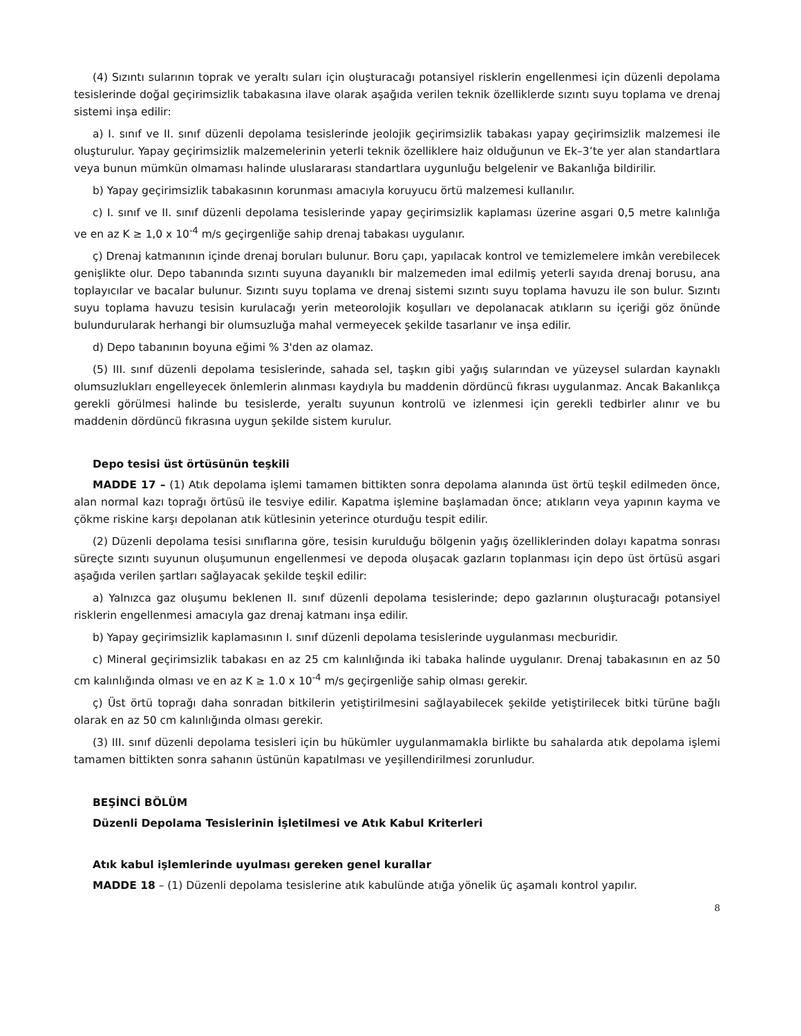(4) Sızıntı sularının toprak ve yeraltı suları için oluşturacağı potansiyel risklerin engellenmesi için düzenli depolama tesislerinde doğal geçirimsizlik tabakasına ilave olarak aşağıda verilen teknik özelliklerde sızıntı suyu toplama ve drenaj sistemi inşa edilir:
a) I. sınıf ve II. sınıf düzenli depolama tesislerinde jeolojik geçirimsizlik tabakası yapay geçirimsizlik malzemesi ile oluşturulur. Yapay geçirimsizlik malzemelerinin yeterli teknik özelliklere haiz olduğunun ve Ek–3’te yer alan standartlara veya bunun mümkün olmaması halinde uluslararası standartlara uygunluğu belgelenir ve Bakanlığa bildirilir.
b) Yapay geçirimsizlik tabakasının korunması amacıyla koruyucu örtü malzemesi kullanılır.
c) I. sınıf ve II. sınıf düzenli depolama tesislerinde yapay geçirimsizlik kaplaması üzerine asgari 0,5 metre kalınlığa ve en az K ≥ 1,0 x 10<sup>-4</sup> m/s geçirgenliğe sahip drenaj tabakası uygulanır.
ç) Drenaj katmanının içinde drenaj boruları bulunur. Boru çapı, yapılacak kontrol ve temizlemelere imkân verebilecek genişlikte olur. Depo tabanında sızıntı suyuna dayanıklı bir malzemeden imal edilmiş yeterli sayıda drenaj borusu, ana toplayıcılar ve bacalar bulunur. Sızıntı suyu toplama ve drenaj sistemi sızıntı suyu toplama havuzu ile son bulur. Sızıntı suyu toplama havuzu tesisin kurulacağı yerin meteorolojik koşulları ve depolanacak atıkların su içeriği göz önünde bulundurularak herhangi bir olumsuzluğa mahal vermeyecek şekilde tasarlanır ve inşa edilir.
d) Depo tabanının boyuna eğimi % 3'den az olamaz.
(5) III. sınıf düzenli depolama tesislerinde, sahada sel, taşkın gibi yağış sularından ve yüzeysel sulardan kaynaklı olumsuzlukları engelleyecek önlemlerin alınması kaydıyla bu maddenin dördüncü fıkrası uygulanmaz. Ancak Bakanlıkça gerekli görülmesi halinde bu tesislerde, yeraltı suyunun kontrolü ve izlenmesi için gerekli tedbirler alınır ve bu maddenin dördüncü fıkrasına uygun şekilde sistem kurulur.
Depo tesisi üst örtüsünün teşkili
MADDE 17 – (1) Atık depolama işlemi tamamen bittikten sonra depolama alanında üst örtü teşkil edilmeden önce, alan normal kazı toprağı örtüsü ile tesviye edilir. Kapatma işlemine başlamadan önce; atıkların veya yapının kayma ve çökme riskine karşı depolanan atık kütlesinin yeterince oturduğu tespit edilir.
(2) Düzenli depolama tesisi sınıflarına göre, tesisin kurulduğu bölgenin yağış özelliklerinden dolayı kapatma sonrası süreçte sızıntı suyunun oluşumunun engellenmesi ve depoda oluşacak gazların toplanması için depo üst örtüsü asgari aşağıda verilen şartları sağlayacak şekilde teşkil edilir:
a) Yalnızca gaz oluşumu beklenen II. sınıf düzenli depolama tesislerinde; depo gazlarının oluşturacağı potansiyel risklerin engellenmesi amacıyla gaz drenaj katmanı inşa edilir.
b) Yapay geçirimsizlik kaplamasının I. sınıf düzenli depolama tesislerinde uygulanması mecburidir.
c) Mineral geçirimsizlik tabakası en az 25 cm kalınlığında iki tabaka halinde uygulanır. Drenaj tabakasının en az 50 cm kalınlığında olması ve en az K ≥ 1.0 x 10<sup>-4</sup> m/s geçirgenliğe sahip olması gerekir.
ç) Üst örtü toprağı daha sonradan bitkilerin yetiştirilmesini sağlayabilecek şekilde yetiştirilecek bitki türüne bağlı olarak en az 50 cm kalınlığında olması gerekir.
(3) III. sınıf düzenli depolama tesisleri için bu hükümler uygulanmamakla birlikte bu sahalarda atık depolama işlemi tamamen bittikten sonra sahanın üstünün kapatılması ve yeşillendirilmesi zorunludur.
BEŞİNCİ BÖLÜM
Düzenli Depolama Tesislerinin İşletilmesi ve Atık Kabul Kriterleri
Atık kabul işlemlerinde uyulması gereken genel kurallar
MADDE 18 – (1) Düzenli depolama tesislerine atık kabulünde atığa yönelik üç aşamalı kontrol yapılır.
8